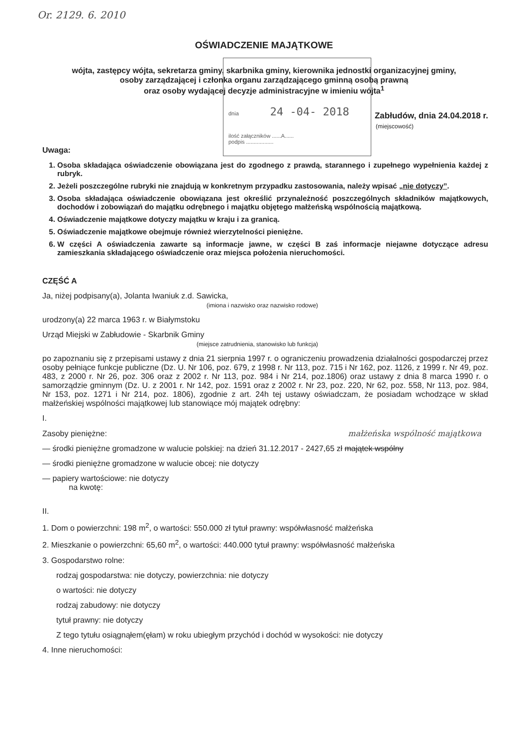Or. 2129. 6. 2010
dnia 24 -04- 2018
ilość załączników ......A......
podpis ..................
OŚWIADCZENIE MAJĄTKOWE
wójta, zastępcy wójta, sekretarza gminy, skarbnika gminy, kierownika jednostki organizacyjnej gminy,
osoby zarządzającej i członka organu zarządzającego gminną osobą prawną
oraz osoby wydającej decyzje administracyjne w imieniu wójta<sup>1</sup>
Zabłudów, dnia 24.04.2018 r.
(miejscowość)
Uwaga:
1. Osoba składająca oświadczenie obowiązana jest do zgodnego z prawdą, starannego i zupełnego wypełnienia każdej z rubryk.
2. Jeżeli poszczególne rubryki nie znajdują w konkretnym przypadku zastosowania, należy wpisać „nie dotyczy”.
3. Osoba składająca oświadczenie obowiązana jest określić przynależność poszczególnych składników majątkowych, dochodów i zobowiązań do majątku odrębnego i majątku objętego małżeńską wspólnością majątkową.
4. Oświadczenie majątkowe dotyczy majątku w kraju i za granicą.
5. Oświadczenie majątkowe obejmuje również wierzytelności pieniężne.
6. W części A oświadczenia zawarte są informacje jawne, w części B zaś informacje niejawne dotyczące adresu zamieszkania składającego oświadczenie oraz miejsca położenia nieruchomości.
CZĘŚĆ A
Ja, niżej podpisany(a), Jolanta Iwaniuk z.d. Sawicka,
(imiona i nazwisko oraz nazwisko rodowe)
urodzony(a) 22 marca 1963 r. w Białymstoku
Urząd Miejski w Zabłudowie - Skarbnik Gminy
(miejsce zatrudnienia, stanowisko lub funkcja)
po zapoznaniu się z przepisami ustawy z dnia 21 sierpnia 1997 r. o ograniczeniu prowadzenia działalności gospodarczej przez osoby pełniące funkcje publiczne (Dz. U. Nr 106, poz. 679, z 1998 r. Nr 113, poz. 715 i Nr 162, poz. 1126, z 1999 r. Nr 49, poz. 483, z 2000 r. Nr 26, poz. 306 oraz z 2002 r. Nr 113, poz. 984 i Nr 214, poz.1806) oraz ustawy z dnia 8 marca 1990 r. o samorządzie gminnym (Dz. U. z 2001 r. Nr 142, poz. 1591 oraz z 2002 r. Nr 23, poz. 220, Nr 62, poz. 558, Nr 113, poz. 984, Nr 153, poz. 1271 i Nr 214, poz. 1806), zgodnie z art. 24h tej ustawy oświadczam, że posiadam wchodzące w skład małżeńskiej wspólności majątkowej lub stanowiące mój majątek odrębny:
I.
Zasoby pieniężne: małżeńska wspólność majątkowa
— środki pieniężne gromadzone w walucie polskiej: na dzień 31.12.2017 - 2427,65 zł majątek wspólny
— środki pieniężne gromadzone w walucie obcej: nie dotyczy
— papiery wartościowe: nie dotyczy
na kwotę:
II.
1. Dom o powierzchni: 198 m<sup>2</sup>, o wartości: 550.000 zł tytuł prawny: współwłasność małżeńska
2. Mieszkanie o powierzchni: 65,60 m<sup>2</sup>, o wartości: 440.000 tytuł prawny: współwłasność małżeńska
3. Gospodarstwo rolne:
rodzaj gospodarstwa: nie dotyczy, powierzchnia: nie dotyczy
o wartości: nie dotyczy
rodzaj zabudowy: nie dotyczy
tytuł prawny: nie dotyczy
Z tego tytułu osiągnąłem(ęłam) w roku ubiegłym przychód i dochód w wysokości: nie dotyczy
4. Inne nieruchomości: